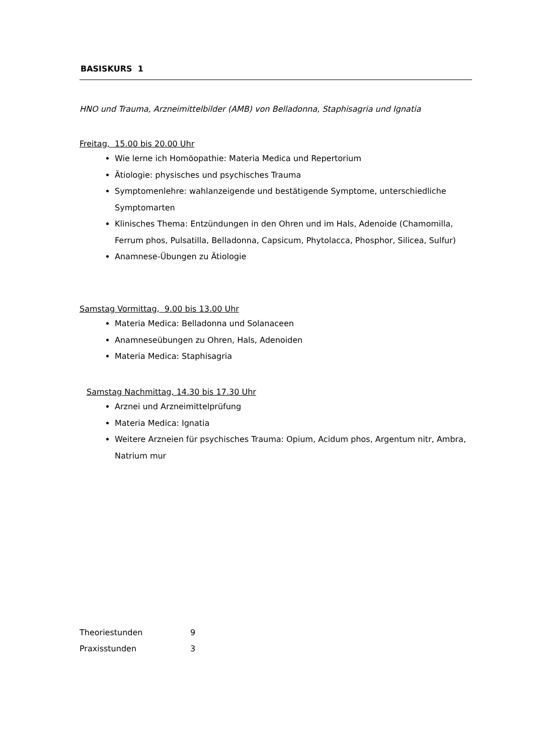BASISKURS 1
HNO und Trauma, Arzneimittelbilder (AMB) von Belladonna, Staphisagria und Ignatia
Freitag, 15.00 bis 20.00 Uhr
Wie lerne ich Homöopathie: Materia Medica und Repertorium
Ätiologie: physisches und psychisches Trauma
Symptomenlehre: wahlanzeigende und bestätigende Symptome, unterschiedliche Symptomarten
Klinisches Thema: Entzündungen in den Ohren und im Hals, Adenoide (Chamomilla, Ferrum phos, Pulsatilla, Belladonna, Capsicum, Phytolacca, Phosphor, Silicea, Sulfur)
Anamnese-Übungen zu Ätiologie
Samstag Vormittag, 9.00 bis 13.00 Uhr
Materia Medica: Belladonna und Solanaceen
Anamneseübungen zu Ohren, Hals, Adenoiden
Materia Medica: Staphisagria
Samstag Nachmittag, 14.30 bis 17.30 Uhr
Arznei und Arzneimittelprüfung
Materia Medica: Ignatia
Weitere Arzneien für psychisches Trauma: Opium, Acidum phos, Argentum nitr, Ambra, Natrium mur
| Theoriestunden | 9 |
| Praxisstunden | 3 |